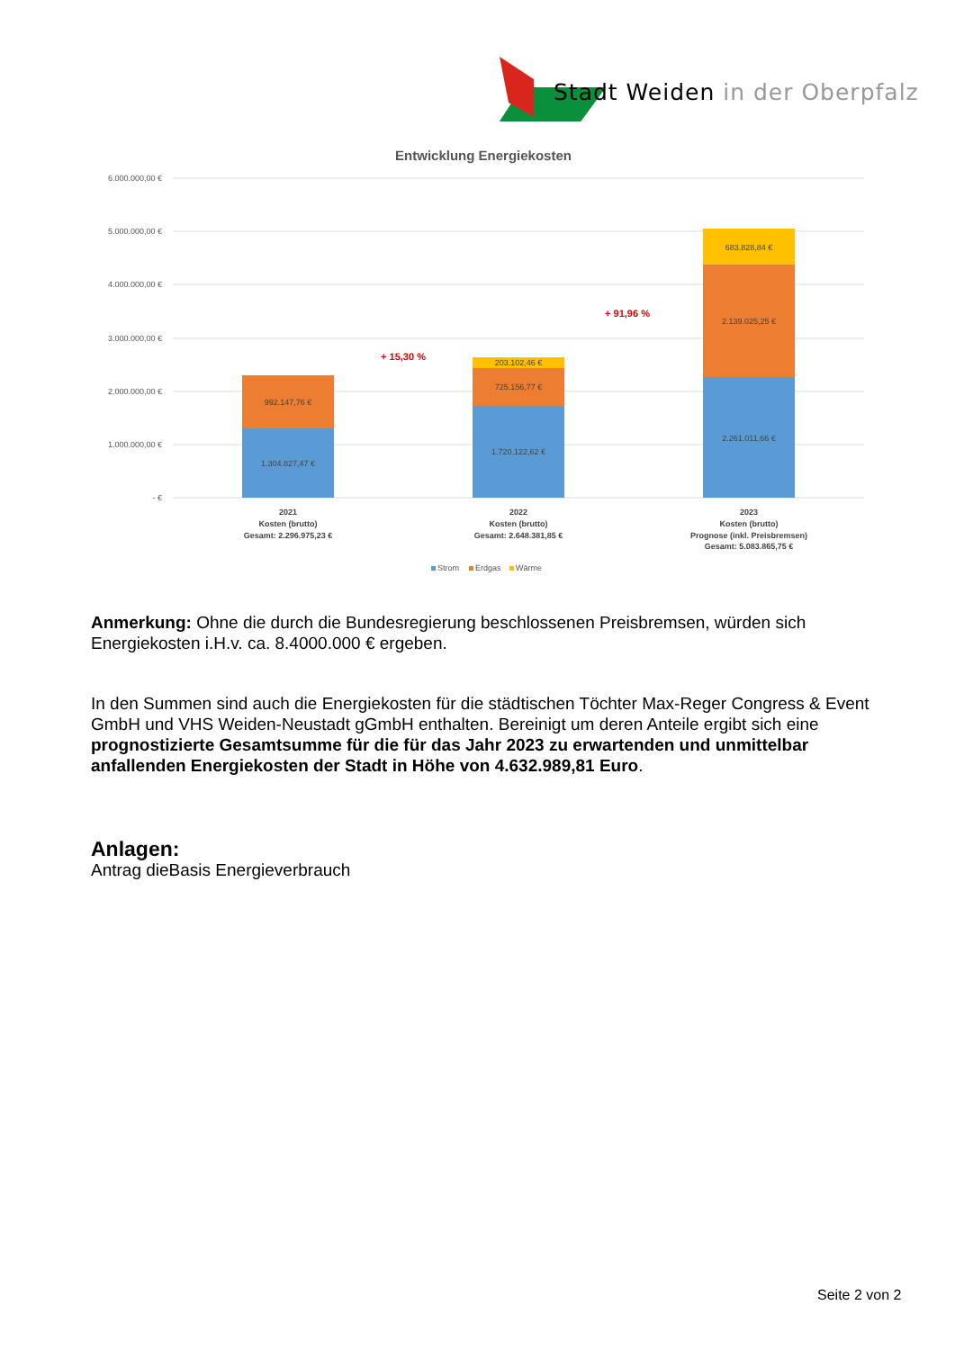Stadt Weiden in der Oberpfalz
Entwicklung Energiekosten
6.000.000,00 €
5.000.000,00 €
4.000.000,00 €
3.000.000,00 €
2.000.000,00 €
1.000.000,00 €
- €
1.304.827,47 €
992.147,76 €
1.720.122,62 €
725.156,77 €
203.102,46 €
2.261.011,66 €
2.139.025,25 €
683.828,84 €
+ 15,30 %
+ 91,96 %
2021
Kosten (brutto)
Gesamt: 2.296.975,23 €
2022
Kosten (brutto)
Gesamt: 2.648.381,85 €
2023
Kosten (brutto)
Prognose (inkl. Preisbremsen)
Gesamt: 5.083.865,75 €
Strom
Erdgas
Wärme
Anmerkung: Ohne die durch die Bundesregierung beschlossenen Preisbremsen, würden sich Energiekosten i.H.v. ca. 8.4000.000 € ergeben.
In den Summen sind auch die Energiekosten für die städtischen Töchter Max-Reger Congress & Event GmbH und VHS Weiden-Neustadt gGmbH enthalten. Bereinigt um deren Anteile ergibt sich eine prognostizierte Gesamtsumme für die für das Jahr 2023 zu erwartenden und unmittelbar anfallenden Energiekosten der Stadt in Höhe von 4.632.989,81 Euro.
Anlagen:
Antrag dieBasis Energieverbrauch
Seite 2 von 2